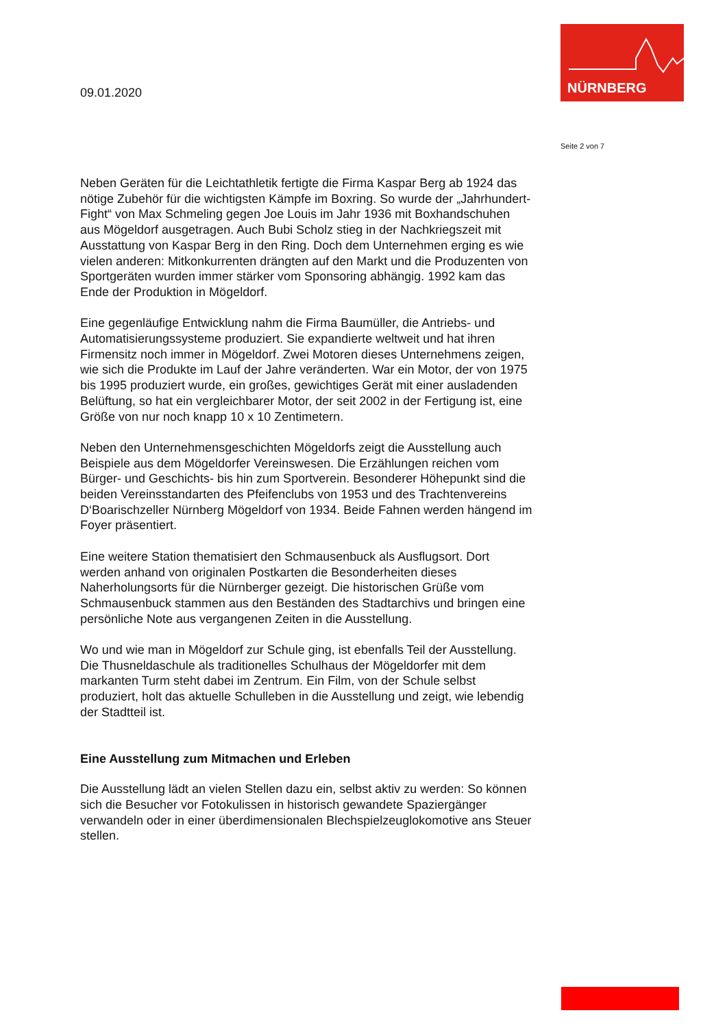NÜRNBERG
09.01.2020
Seite 2 von 7
Neben Geräten für die Leichtathletik fertigte die Firma Kaspar Berg ab 1924 das nötige Zubehör für die wichtigsten Kämpfe im Boxring. So wurde der „Jahrhundert-Fight“ von Max Schmeling gegen Joe Louis im Jahr 1936 mit Boxhandschuhen aus Mögeldorf ausgetragen. Auch Bubi Scholz stieg in der Nachkriegszeit mit Ausstattung von Kaspar Berg in den Ring. Doch dem Unternehmen erging es wie vielen anderen: Mitkonkurrenten drängten auf den Markt und die Produzenten von Sportgeräten wurden immer stärker vom Sponsoring abhängig. 1992 kam das Ende der Produktion in Mögeldorf.
Eine gegenläufige Entwicklung nahm die Firma Baumüller, die Antriebs- und Automatisierungssysteme produziert. Sie expandierte weltweit und hat ihren Firmensitz noch immer in Mögeldorf. Zwei Motoren dieses Unternehmens zeigen, wie sich die Produkte im Lauf der Jahre veränderten. War ein Motor, der von 1975 bis 1995 produziert wurde, ein großes, gewichtiges Gerät mit einer ausladenden Belüftung, so hat ein vergleichbarer Motor, der seit 2002 in der Fertigung ist, eine Größe von nur noch knapp 10 x 10 Zentimetern.
Neben den Unternehmensgeschichten Mögeldorfs zeigt die Ausstellung auch Beispiele aus dem Mögeldorfer Vereinswesen. Die Erzählungen reichen vom Bürger- und Geschichts- bis hin zum Sportverein. Besonderer Höhepunkt sind die beiden Vereinsstandarten des Pfeifenclubs von 1953 und des Trachtenvereins D‘Boarischzeller Nürnberg Mögeldorf von 1934. Beide Fahnen werden hängend im Foyer präsentiert.
Eine weitere Station thematisiert den Schmausenbuck als Ausflugsort. Dort werden anhand von originalen Postkarten die Besonderheiten dieses Naherholungsorts für die Nürnberger gezeigt. Die historischen Grüße vom Schmausenbuck stammen aus den Beständen des Stadtarchivs und bringen eine persönliche Note aus vergangenen Zeiten in die Ausstellung.
Wo und wie man in Mögeldorf zur Schule ging, ist ebenfalls Teil der Ausstellung. Die Thusneldaschule als traditionelles Schulhaus der Mögeldorfer mit dem markanten Turm steht dabei im Zentrum. Ein Film, von der Schule selbst produziert, holt das aktuelle Schulleben in die Ausstellung und zeigt, wie lebendig der Stadtteil ist.
Eine Ausstellung zum Mitmachen und Erleben
Die Ausstellung lädt an vielen Stellen dazu ein, selbst aktiv zu werden: So können sich die Besucher vor Fotokulissen in historisch gewandete Spaziergänger verwandeln oder in einer überdimensionalen Blechspielzeuglokomotive ans Steuer stellen.